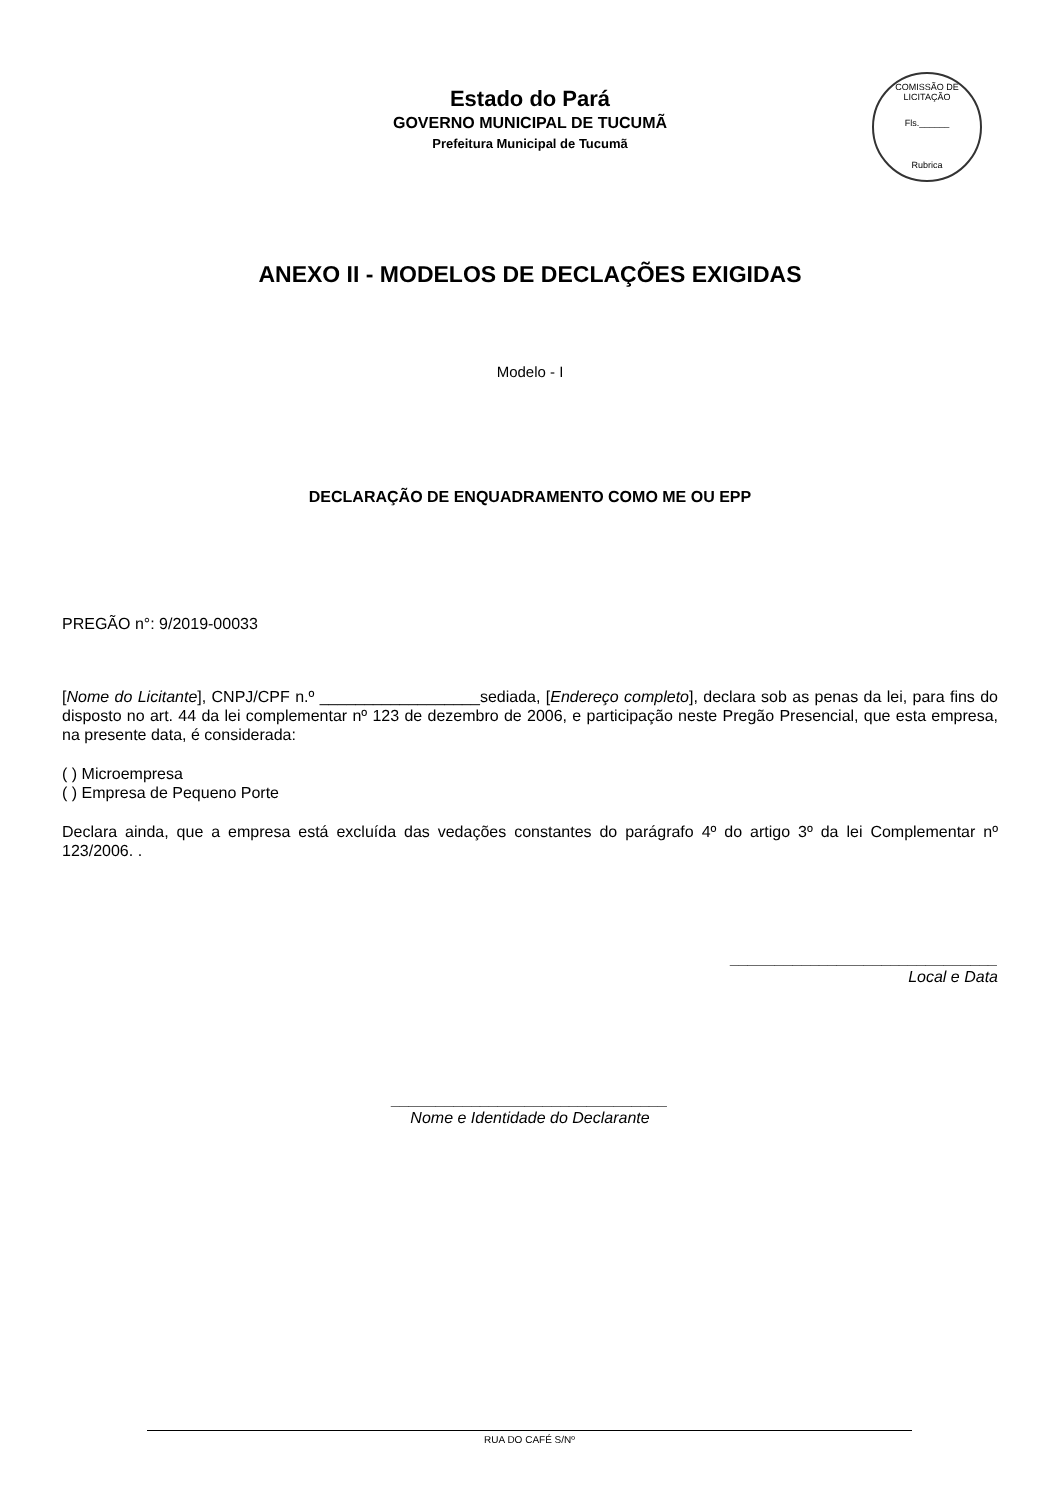Estado do Pará
GOVERNO MUNICIPAL DE TUCUMÃ
Prefeitura Municipal de Tucumã
COMISSÃO DE LICITAÇÃO
Fls.______
Rubrica
ANEXO II - MODELOS DE DECLAÇÕES EXIGIDAS
Modelo - I
DECLARAÇÃO DE ENQUADRAMENTO COMO ME OU EPP
PREGÃO n°: 9/2019-00033
[Nome do Licitante], CNPJ/CPF n.º __________________sediada, [Endereço completo], declara sob as penas da lei, para fins do disposto no art. 44 da lei complementar nº 123 de dezembro de 2006, e participação neste Pregão Presencial, que esta empresa, na presente data, é considerada:
( ) Microempresa
( ) Empresa de Pequeno Porte
Declara ainda, que a empresa está excluída das vedações constantes do parágrafo 4º do artigo 3º da lei Complementar nº 123/2006. .
______________________________
Local e Data
_______________________________
Nome e Identidade do Declarante
RUA DO CAFÉ S/Nº